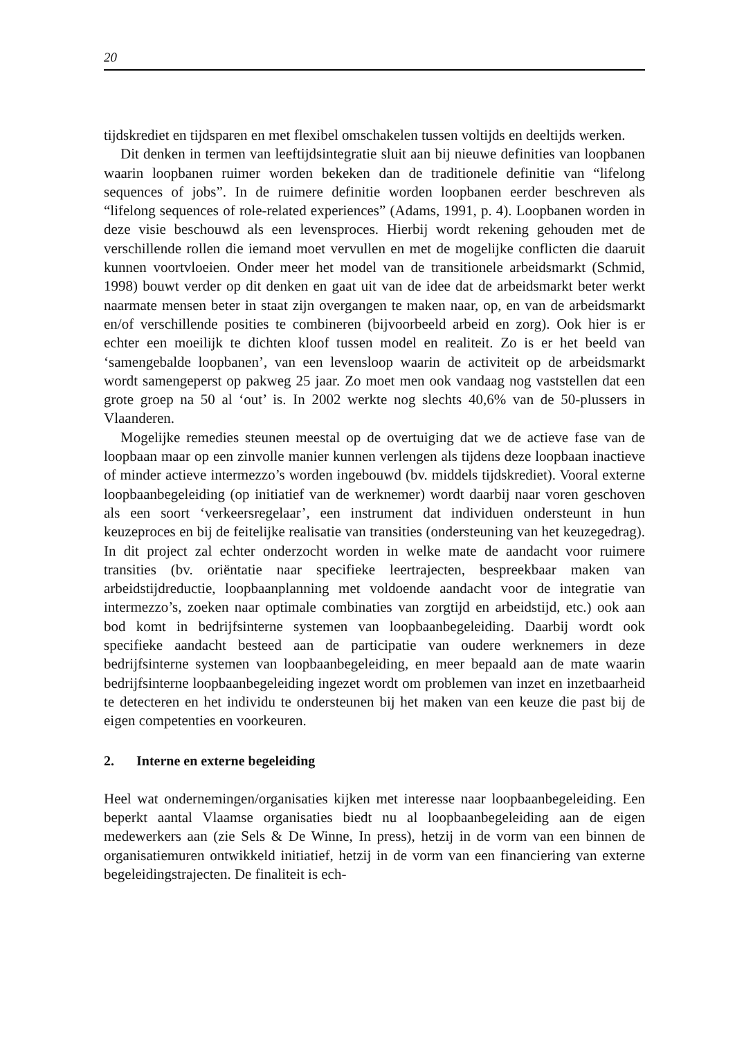20
tijdskrediet en tijdsparen en met flexibel omschakelen tussen voltijds en deeltijds werken.
Dit denken in termen van leeftijdsintegratie sluit aan bij nieuwe definities van loopbanen waarin loopbanen ruimer worden bekeken dan de traditionele definitie van “lifelong sequences of jobs”. In de ruimere definitie worden loopbanen eerder beschreven als “lifelong sequences of role-related experiences” (Adams, 1991, p. 4). Loopbanen worden in deze visie beschouwd als een levensproces. Hierbij wordt rekening gehouden met de verschillende rollen die iemand moet vervullen en met de mogelijke conflicten die daaruit kunnen voortvloeien. Onder meer het model van de transitionele arbeidsmarkt (Schmid, 1998) bouwt verder op dit denken en gaat uit van de idee dat de arbeidsmarkt beter werkt naarmate mensen beter in staat zijn overgangen te maken naar, op, en van de arbeidsmarkt en/of verschillende posities te combineren (bijvoorbeeld arbeid en zorg). Ook hier is er echter een moeilijk te dichten kloof tussen model en realiteit. Zo is er het beeld van ‘samengebalde loopbanen’, van een levensloop waarin de activiteit op de arbeidsmarkt wordt samengeperst op pakweg 25 jaar. Zo moet men ook vandaag nog vaststellen dat een grote groep na 50 al ‘out’ is. In 2002 werkte nog slechts 40,6% van de 50-plussers in Vlaanderen.
Mogelijke remedies steunen meestal op de overtuiging dat we de actieve fase van de loopbaan maar op een zinvolle manier kunnen verlengen als tijdens deze loopbaan inactieve of minder actieve intermezzo’s worden ingebouwd (bv. middels tijdskrediet). Vooral externe loopbaanbegeleiding (op initiatief van de werknemer) wordt daarbij naar voren geschoven als een soort ‘verkeersregelaar’, een instrument dat individuen ondersteunt in hun keuzeproces en bij de feitelijke realisatie van transities (ondersteuning van het keuzegedrag). In dit project zal echter onderzocht worden in welke mate de aandacht voor ruimere transities (bv. oriëntatie naar specifieke leertrajecten, bespreekbaar maken van arbeidstijdreductie, loopbaanplanning met voldoende aandacht voor de integratie van intermezzo’s, zoeken naar optimale combinaties van zorgtijd en arbeidstijd, etc.) ook aan bod komt in bedrijfsinterne systemen van loopbaanbegeleiding. Daarbij wordt ook specifieke aandacht besteed aan de participatie van oudere werknemers in deze bedrijfsinterne systemen van loopbaanbegeleiding, en meer bepaald aan de mate waarin bedrijfsinterne loopbaanbegeleiding ingezet wordt om problemen van inzet en inzetbaarheid te detecteren en het individu te ondersteunen bij het maken van een keuze die past bij de eigen competenties en voorkeuren.
2. Interne en externe begeleiding
Heel wat ondernemingen/organisaties kijken met interesse naar loopbaanbegeleiding. Een beperkt aantal Vlaamse organisaties biedt nu al loopbaanbegeleiding aan de eigen medewerkers aan (zie Sels & De Winne, In press), hetzij in de vorm van een binnen de organisatiemuren ontwikkeld initiatief, hetzij in de vorm van een financiering van externe begeleidingstrajecten. De finaliteit is ech-